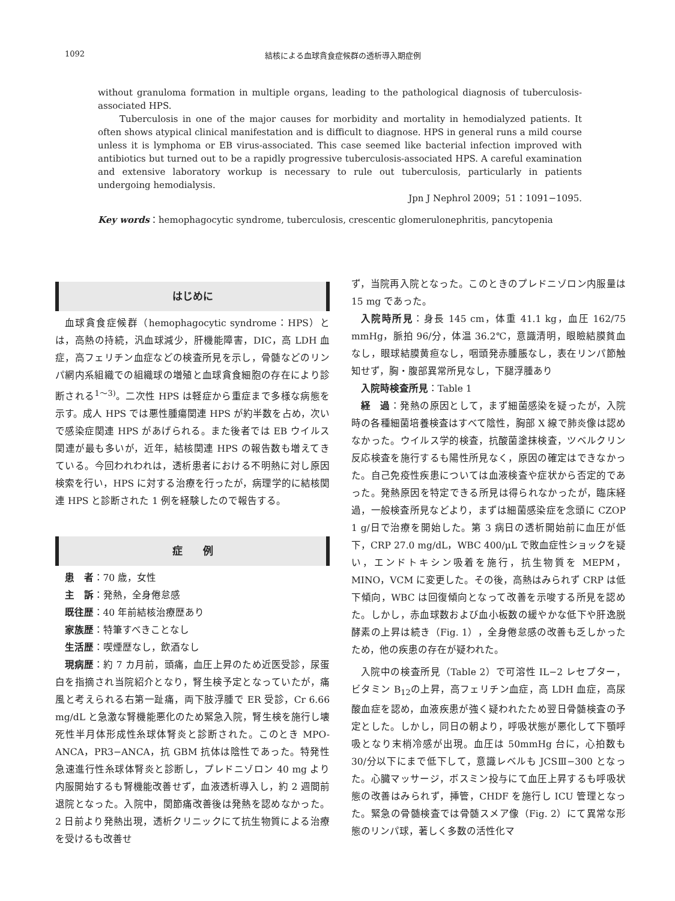1092 結核による血球貪食症候群の透析導入期症例
without granuloma formation in multiple organs, leading to the pathological diagnosis of tuberculosis-associated HPS.
Tuberculosis in one of the major causes for morbidity and mortality in hemodialyzed patients. It often shows atypical clinical manifestation and is difficult to diagnose. HPS in general runs a mild course unless it is lymphoma or EB virus-associated. This case seemed like bacterial infection improved with antibiotics but turned out to be a rapidly progressive tuberculosis-associated HPS. A careful examination and extensive laboratory workup is necessary to rule out tuberculosis, particularly in patients undergoing hemodialysis.
Jpn J Nephrol 2009；51：1091−1095.
Key words：hemophagocytic syndrome, tuberculosis, crescentic glomerulonephritis, pancytopenia
はじめに
血球貪食症候群（hemophagocytic syndrome：HPS）とは，高熱の持続，汎血球減少，肝機能障害，DIC，高 LDH 血症，高フェリチン血症などの検査所見を示し，骨髄などのリンパ網内系組織での組織球の増殖と血球貪食細胞の存在により診断される<sup>1〜3)</sup>。二次性 HPS は軽症から重症まで多様な病態を示す。成人 HPS では悪性腫瘍関連 HPS が約半数を占め，次いで感染症関連 HPS があげられる。また後者では EB ウイルス関連が最も多いが，近年，結核関連 HPS の報告数も増えてきている。今回われわれは，透析患者における不明熱に対し原因検索を行い，HPS に対する治療を行ったが，病理学的に結核関連 HPS と診断された 1 例を経験したので報告する。
症　　例
患　者：70 歳，女性
主　訴：発熱，全身倦怠感
既往歴：40 年前結核治療歴あり
家族歴：特筆すべきことなし
生活歴：喫煙歴なし，飲酒なし
現病歴：約 7 カ月前，頭痛，血圧上昇のため近医受診，尿蛋白を指摘され当院紹介となり，腎生検予定となっていたが，痛風と考えられる右第一趾痛，両下肢浮腫で ER 受診，Cr 6.66 mg/dL と急激な腎機能悪化のため緊急入院，腎生検を施行し壊死性半月体形成性糸球体腎炎と診断された。このとき MPO-ANCA，PR3−ANCA，抗 GBM 抗体は陰性であった。特発性急速進行性糸球体腎炎と診断し，プレドニゾロン 40 mg より内服開始するも腎機能改善せず，血液透析導入し，約 2 週間前退院となった。入院中，関節痛改善後は発熱を認めなかった。2 日前より発熱出現，透析クリニックにて抗生物質による治療を受けるも改善せ
ず，当院再入院となった。このときのプレドニゾロン内服量は 15 mg であった。
入院時所見：身長 145 cm，体重 41.1 kg，血圧 162/75 mmHg，脈拍 96/分，体温 36.2℃，意識清明，眼瞼結膜貧血なし，眼球結膜黄疸なし，咽頭発赤腫脹なし，表在リンパ節触知せず，胸・腹部異常所見なし，下腿浮腫あり
入院時検査所見：Table 1
経　過：発熱の原因として，まず細菌感染を疑ったが，入院時の各種細菌培養検査はすべて陰性，胸部 X 線で肺炎像は認めなかった。ウイルス学的検査，抗酸菌塗抹検査，ツベルクリン反応検査を施行するも陽性所見なく，原因の確定はできなかった。自己免疫性疾患については血液検査や症状から否定的であった。発熱原因を特定できる所見は得られなかったが，臨床経過，一般検査所見などより，まずは細菌感染症を念頭に CZOP 1 g/日で治療を開始した。第 3 病日の透析開始前に血圧が低下，CRP 27.0 mg/dL，WBC 400/μL で敗血症性ショックを疑い，エンドトキシン吸着を施行，抗生物質を MEPM，MINO，VCM に変更した。その後，高熱はみられず CRP は低下傾向，WBC は回復傾向となって改善を示唆する所見を認めた。しかし，赤血球数および血小板数の緩やかな低下や肝逸脱酵素の上昇は続き（Fig. 1），全身倦怠感の改善も乏しかったため，他の疾患の存在が疑われた。
入院中の検査所見（Table 2）で可溶性 IL−2 レセプター，ビタミン B<sub>12</sub>の上昇，高フェリチン血症，高 LDH 血症，高尿酸血症を認め，血液疾患が強く疑われたため翌日骨髄検査の予定とした。しかし，同日の朝より，呼吸状態が悪化して下顎呼吸となり末梢冷感が出現。血圧は 50mmHg 台に，心拍数も 30/分以下にまで低下して，意識レベルも JCSⅢ−300 となった。心臓マッサージ，ボスミン投与にて血圧上昇するも呼吸状態の改善はみられず，挿管，CHDF を施行し ICU 管理となった。緊急の骨髄検査では骨髄スメア像（Fig. 2）にて異常な形態のリンパ球，著しく多数の活性化マ